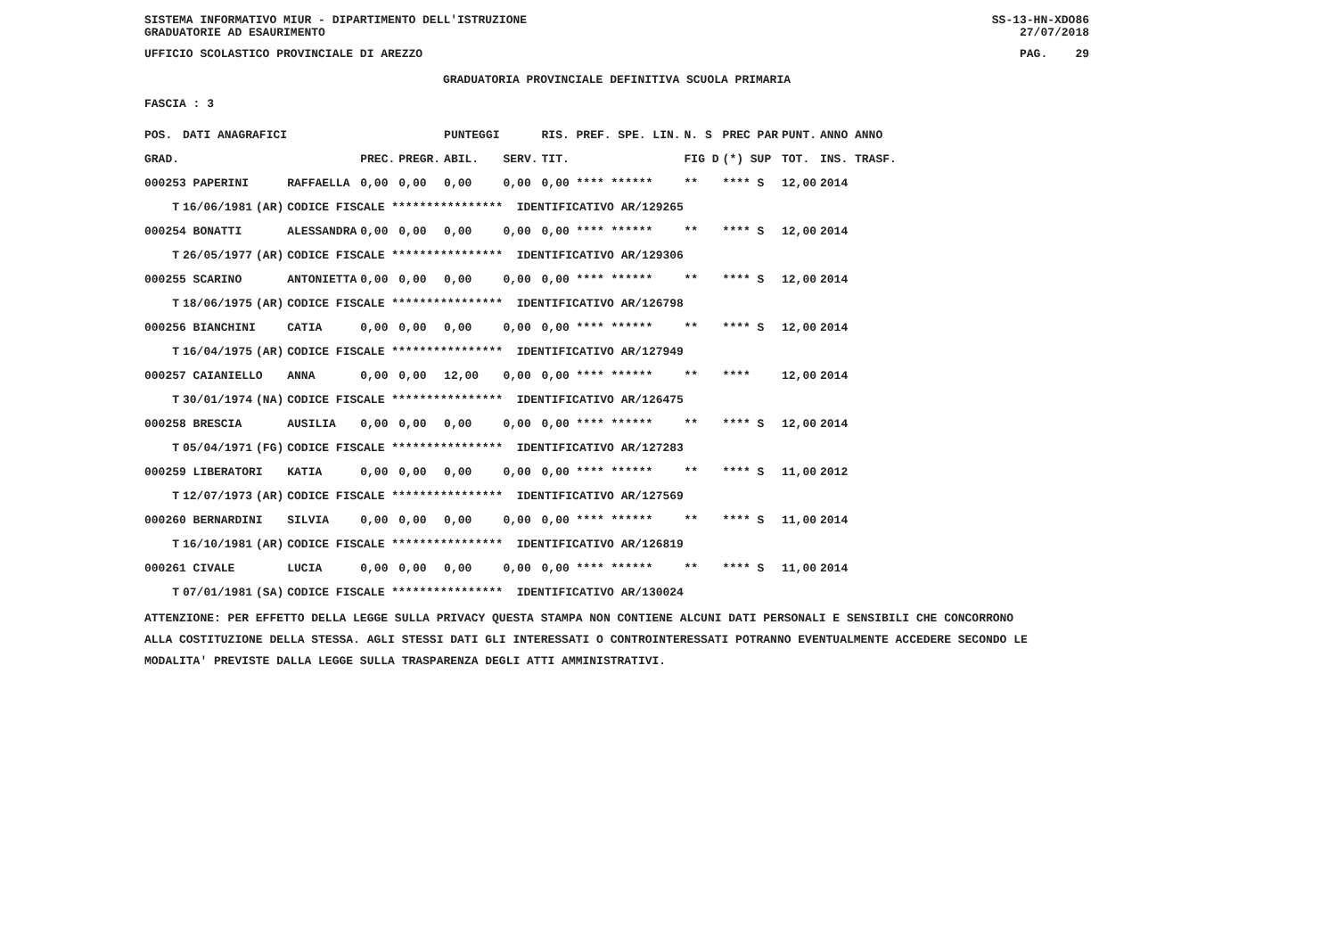SISTEMA INFORMATIVO MIUR - DIPARTIMENTO DELL'ISTRUZIONE
GRADUATORIE AD ESAURIMENTO SS-13-HN-XDO86
27/07/2018
UFFICIO SCOLASTICO PROVINCIALE DI AREZZO PAG. 29
GRADUATORIA PROVINCIALE DEFINITIVA SCUOLA PRIMARIA
FASCIA : 3
| POS. | DATI ANAGRAFICI | | | | | PUNTEGGI | | RIS. PREF. SPE. LIN. | N. S | PREC PAR | PUNT. | ANNO ANNO |
| --- | --- | --- | --- | --- | --- | --- | --- | --- | --- | --- | --- | --- |
| GRAD. | | | | PREC. | PREGR. | ABIL. | SERV. | TIT. | FIG D | (*) SUP | TOT. | INS. TRASF. |
| 000253 PAPERINI | | | RAFFAELLA | 0,00 | 0,00 | 0,00 | 0,00 | 0,00 **** ****** | ** | **** S | 12,00 | 2014 |
| T | 16/06/1981 | (AR) | CODICE FISCALE **************** IDENTIFICATIVO AR/129265 | | | | | | | | | |
| 000254 BONATTI | | | ALESSANDRA | 0,00 | 0,00 | 0,00 | 0,00 | 0,00 **** ****** | ** | **** S | 12,00 | 2014 |
| T | 26/05/1977 | (AR) | CODICE FISCALE **************** IDENTIFICATIVO AR/129306 | | | | | | | | | |
| 000255 SCARINO | | | ANTONIETTA | 0,00 | 0,00 | 0,00 | 0,00 | 0,00 **** ****** | ** | **** S | 12,00 | 2014 |
| T | 18/06/1975 | (AR) | CODICE FISCALE **************** IDENTIFICATIVO AR/126798 | | | | | | | | | |
| 000256 BIANCHINI | | | CATIA | 0,00 | 0,00 | 0,00 | 0,00 | 0,00 **** ****** | ** | **** S | 12,00 | 2014 |
| T | 16/04/1975 | (AR) | CODICE FISCALE **************** IDENTIFICATIVO AR/127949 | | | | | | | | | |
| 000257 CAIANIELLO | | | ANNA | 0,00 | 0,00 | 12,00 | 0,00 | 0,00 **** ****** | ** | **** | 12,00 | 2014 |
| T | 30/01/1974 | (NA) | CODICE FISCALE **************** IDENTIFICATIVO AR/126475 | | | | | | | | | |
| 000258 BRESCIA | | | AUSILIA | 0,00 | 0,00 | 0,00 | 0,00 | 0,00 **** ****** | ** | **** S | 12,00 | 2014 |
| T | 05/04/1971 | (FG) | CODICE FISCALE **************** IDENTIFICATIVO AR/127283 | | | | | | | | | |
| 000259 LIBERATORI | | | KATIA | 0,00 | 0,00 | 0,00 | 0,00 | 0,00 **** ****** | ** | **** S | 11,00 | 2012 |
| T | 12/07/1973 | (AR) | CODICE FISCALE **************** IDENTIFICATIVO AR/127569 | | | | | | | | | |
| 000260 BERNARDINI | | | SILVIA | 0,00 | 0,00 | 0,00 | 0,00 | 0,00 **** ****** | ** | **** S | 11,00 | 2014 |
| T | 16/10/1981 | (AR) | CODICE FISCALE **************** IDENTIFICATIVO AR/126819 | | | | | | | | | |
| 000261 CIVALE | | | LUCIA | 0,00 | 0,00 | 0,00 | 0,00 | 0,00 **** ****** | ** | **** S | 11,00 | 2014 |
| T | 07/01/1981 | (SA) | CODICE FISCALE **************** IDENTIFICATIVO AR/130024 | | | | | | | | | |
ATTENZIONE: PER EFFETTO DELLA LEGGE SULLA PRIVACY QUESTA STAMPA NON CONTIENE ALCUNI DATI PERSONALI E SENSIBILI CHE CONCORRONO
ALLA COSTITUZIONE DELLA STESSA. AGLI STESSI DATI GLI INTERESSATI O CONTROINTERESSATI POTRANNO EVENTUALMENTE ACCEDERE SECONDO LE
MODALITA' PREVISTE DALLA LEGGE SULLA TRASPARENZA DEGLI ATTI AMMINISTRATIVI.